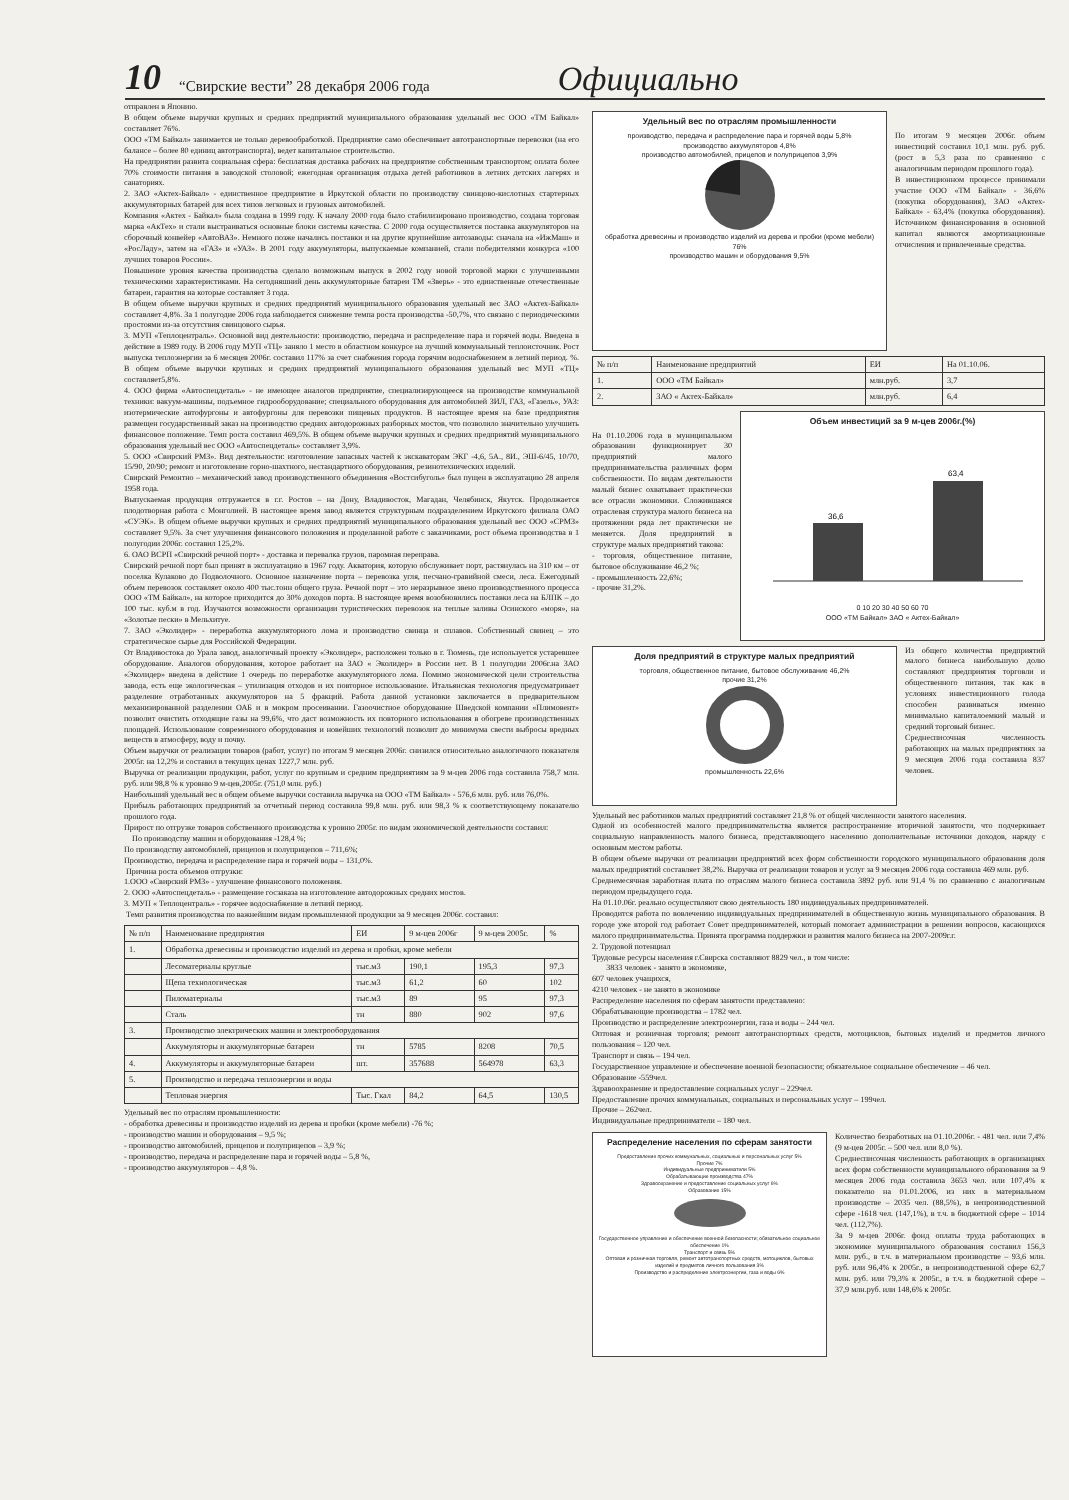10 “Свирские вести” 28 декабря 2006 года Официально
отправлен в Японию.
В общем объеме выручки крупных и средних предприятий муниципального образования удельный вес ООО «ТМ Байкал» составляет 76%.
ООО «ТМ Байкал» занимается не только деревообработкой. Предприятие само обеспечивает автотранспортные перевозки (на его балансе – более 80 единиц автотранспорта), ведет капитальное строительство.
На предприятии развита социальная сфера: бесплатная доставка рабочих на предприятие собственным транспортом; оплата более 70% стоимости питания в заводской столовой; ежегодная организация отдыха детей работников в летних детских лагерях и санаториях.
2. ЗАО «Актех-Байкал» - единственное предприятие в Иркутской области по производству свинцово-кислотных стартерных аккумуляторных батарей для всех типов легковых и грузовых автомобилей.
Компания «Актех - Байкал» была создана в 1999 году. К началу 2000 года было стабилизировано производство, создана торговая марка «АкТех» и стали выстраиваться основные блоки системы качества. С 2000 года осуществляется поставка аккумуляторов на сборочный конвейер «АвтоВАЗ». Немного позже начались поставки и на другие крупнейшие автозаводы: сначала на «ИжМаш» и «РосЛаду», затем на «ГАЗ» и «УАЗ». В 2001 году аккумуляторы, выпускаемые компанией, стали победителями конкурса «100 лучших товаров России».
Повышение уровня качества производства сделало возможным выпуск в 2002 году новой торговой марки с улучшенными техническими характеристиками. На сегодняшний день аккумуляторные батареи ТМ «Зверь» - это единственные отечественные батареи, гарантия на которые составляет 3 года.
В общем объеме выручки крупных и средних предприятий муниципального образования удельный вес ЗАО «Актех-Байкал» составляет 4,8%. За 1 полугодие 2006 года наблюдается снижение темпа роста производства -50,7%, что связано с периодическими простоями из-за отсутствия свинцового сырья.
3. МУП «Теплоцентраль». Основной вид деятельности: производство, передача и распределение пара и горячей воды. Введена в действие в 1989 году. В 2006 году МУП «ТЦ» заняло 1 место в областном конкурсе на лучший коммунальный теплоисточник. Рост выпуска теплоэнергии за 6 месяцев 2006г. составил 117% за счет снабжения города горячим водоснабжением в летний период. %. В общем объеме выручки крупных и средних предприятий муниципального образования удельный вес МУП «ТЦ» составляет5,8%.
4. ООО фирма «Автоспецдеталь» - не имеющее аналогов предприятие, специализирующееся на производстве коммунальной техники: вакуум-машины, подъемное гидрооборудование; специального оборудования для автомобилей ЗИЛ, ГАЗ, «Газель», УАЗ: изотермические автофургоны и автофургоны для перевозки пищевых продуктов. В настоящее время на базе предприятия размещен государственный заказ на производство средних автодорожных разборных мостов, что позволило значительно улучшить финансовое положение. Темп роста составил 469,5%. В общем объеме выручки крупных и средних предприятий муниципального образования удельный вес ООО «Автоспецдеталь» составляет 3,9%.
5. ООО «Свирский РМЗ». Вид деятельности: изготовление запасных частей к экскаваторам ЭКГ -4,6, 5А., 8И., ЭШ-6/45, 10/70, 15/90, 20/90; ремонт и изготовление горно-шахтного, нестандартного оборудования, резинотехнических изделий.
Свирский Ремонтно – механический завод производственного объединения «Востсибуголь» был пущен в эксплуатацию 28 апреля 1958 года.
Выпускаемая продукция отгружается в г.г. Ростов – на Дону, Владивосток, Магадан, Челябинск, Якутск. Продолжается плодотворная работа с Монголией. В настоящее время завод является структурным подразделением Иркутского филиала ОАО «СУЭК». В общем объеме выручки крупных и средних предприятий муниципального образования удельный вес ООО «СРМЗ» составляет 9,5%. За счет улучшения финансового положения и проделанной работе с заказчиками, рост объема производства в 1 полугодии 2006г. составил 125,2%.
6. ОАО ВСРП «Свирский речной порт» - доставка и перевалка грузов, паромная переправа.
Свирский речной порт был принят в эксплуатацию в 1967 году. Акватория, которую обслуживает порт, растянулась на 310 км – от поселка Кулаково до Подволочного. Основное назначение порта – перевозка угля, песчано-гравийной смеси, леса. Ежегодный объем перевозок составляет около 400 тыс.тонн общего груза. Речной порт – это неразрывное звено производственного процесса ООО «ТМ Байкал», на которое приходится до 30% доходов порта. В настоящее время возобновились поставки леса на БЛПК – до 100 тыс. куб.м в год. Изучаются возможности организации туристических перевозок на теплые заливы Осинского «моря», на «Золотые пески» в Мельхитуе.
7. ЗАО «Эколидер» - переработка аккумуляторного лома и производство свинца и сплавов. Собственный свинец – это стратегическое сырье для Российской Федерации.
От Владивостока до Урала завод, аналогичный проекту «Эколидер», расположен только в г. Тюмень, где используется устаревшее оборудование. Аналогов оборудования, которое работает на ЗАО « Эколидер» в России нет. В 1 полугодии 2006г.на ЗАО «Эколидер» введена в действие 1 очередь по переработке аккумуляторного лома. Помимо экономической цели строительства завода, есть еще экологическая – утилизация отходов и их повторное использование. Итальянская технология предусматривает разделение отработанных аккумуляторов на 5 фракций. Работа данной установки заключается в предварительном механизированной разделении ОАБ и в мокром просеивании. Газоочистное оборудование Шведской компании «Плимовент» позволит очистить отходящие газы на 99,6%, что даст возможность их повторного использования в обогреве производственных площадей. Использование современного оборудования и новейших технологий позволит до минимума свести выбросы вредных веществ в атмосферу, воду и почву.
Объем выручки от реализации товаров (работ, услуг) по итогам 9 месяцев 2006г. снизился относительно аналогичного показателя 2005г. на 12,2% и составил в текущих ценах 1227,7 млн. руб.
Выручка от реализации продукции, работ, услуг по крупным и средним предприятиям за 9 м-цев 2006 года составила 758,7 млн. руб. или 98,8 % к уровню 9 м-цев,2005г. (751,0 млн. руб.)
Наибольший удельный вес в общем объеме выручки составила выручка на ООО «ТМ Байкал» - 576,6 млн. руб. или 76,0%.
Прибыль работающих предприятий за отчетный период составила 99,8 млн. руб. или 98,3 % к соответствующему показателю прошлого года.
Прирост по отгрузке товаров собственного производства к уровню 2005г. по видам экономической деятельности составил:
По производству машин и оборудования -128,4 %;
По производству автомобилей, прицепов и полуприцепов – 711,6%;
Производство, передача и распределение пара и горячей воды – 131,0%.
Причина роста объемов отгрузки:
1.ООО «Свирский РМЗ» - улучшение финансового положения.
2. ООО «Автоспецдеталь» - размещение госзаказа на изготовление автодорожных средних мостов.
3. МУП « Теплоцентраль» - горячее водоснабжение в летний период.
Темп развития производства по важнейшим видам промышленной продукции за 9 месяцев 2006г. составил:
| № п/п | Наименование предприятия | ЕИ | 9 м-цев 2006г | 9 м-цев 2005г. | % |
| --- | --- | --- | --- | --- | --- |
| 1. | Обработка древесины и производство изделий из дерева и пробки, кроме мебели | | | | |
| | Лесоматериалы круглые | тыс.м3 | 190,1 | 195,3 | 97,3 |
| | Щепа технологическая | тыс.м3 | 61,2 | 60 | 102 |
| | Пиломатериалы | тыс.м3 | 89 | 95 | 97,3 |
| | Сталь | тн | 880 | 902 | 97,6 |
| 3. | Производство электрических машин и электрооборудования | | | | |
| | Аккумуляторы и аккумуляторные батареи | тн | 5785 | 8208 | 70,5 |
| 4. | Аккумуляторы и аккумуляторные батареи | шт. | 357688 | 564978 | 63,3 |
| 5. | Производство и передача теплоэнергии и воды | | | | |
| | Тепловая энергия | Тыс. Гкал | 84,2 | 64,5 | 130,5 |
Удельный вес по отраслям промышленности:
- обработка древесины и производство изделий из дерева и пробки (кроме мебели) -76 %;
- производство машин и оборудования – 9,5 %;
- производство автомобилей, прицепов и полуприцепов – 3,9 %;
- производство, передача и распределение пара и горячей воды – 5,8 %,
- производство аккумуляторов – 4,8 %.
Удельный вес по отраслям промышленности
производство, передача и распределение пара и горячей воды 5,8%
производство аккумуляторов 4,8%
производство автомобилей, прицепов и полуприцепов 3,9%
обработка древесины и производство изделий из дерева и пробки (кроме мебели) 76%
производство машин и оборудования 9,5%
По итогам 9 месяцев 2006г. объем инвестиций составил 10,1 млн. руб. руб. (рост в 5,3 раза по сравнению с аналогичным периодом прошлого года).
В инвестиционном процессе принимали участие ООО «ТМ Байкал» - 36,6% (покупка оборудования), ЗАО «Актех-Байкал» - 63,4% (покупка оборудования). Источником финансирования в основной капитал являются амортизационные отчисления и привлеченные средства.
| № п/п | Наименование предприятий | ЕИ | На 01.10.06. |
| --- | --- | --- | --- |
| 1. | ООО «ТМ Байкал» | млн.руб. | 3,7 |
| 2. | ЗАО « Актех-Байкал» | млн.руб. | 6,4 |
На 01.10.2006 года в муниципальном образовании функционирует 30 предприятий малого предпринимательства различных форм собственности. По видам деятельности малый бизнес охватывает практически все отрасли экономики. Сложившаяся отраслевая структура малого бизнеса на протяжении ряда лет практически не меняется. Доля предприятий в структуре малых предприятий такова:
- торговля, общественное питание, бытовое обслуживание 46,2 %;
- промышленность 22,6%;
- прочие 31,2%.
Объем инвестиций за 9 м-цев 2006г.(%)
36,6
63,4
0 10 20 30 40 50 60 70
ООО «ТМ Байкал» ЗАО « Актех-Байкал»
Доля предприятий в структуре малых предприятий
торговля, общественное питание, бытовое обслуживание 46,2%
прочие 31,2%
промышленность 22,6%
Из общего количества предприятий малого бизнеса наибольшую долю составляют предприятия торговли и общественного питания, так как в условиях инвестиционного голода способен развиваться именно минимально капиталоемкий малый и средний торговый бизнес.
Среднесписочная численность работающих на малых предприятиях за 9 месяцев 2006 года составила 837 человек.
Удельный вес работников малых предприятий составляет 21,8 % от общей численности занятого населения.
Одной из особенностей малого предпринимательства является распространение вторичной занятости, что подчеркивает социальную направленность малого бизнеса, представляющего населению дополнительные источники доходов, наряду с основным местом работы.
В общем объеме выручки от реализации предприятий всех форм собственности городского муниципального образования доля малых предприятий составляет 38,2%. Выручка от реализации товаров и услуг за 9 месяцев 2006 года составила 469 млн. руб.
Среднемесячная заработная плата по отраслям малого бизнеса составила 3892 руб. или 91,4 % по сравнению с аналогичным периодом предыдущего года.
На 01.10.06г. реально осуществляют свою деятельность 180 индивидуальных предпринимателей.
Проводится работа по вовлечению индивидуальных предпринимателей в общественную жизнь муниципального образования. В городе уже второй год работает Совет предпринимателей, который помогает администрации в решении вопросов, касающихся малого предпринимательства. Принята программа поддержки и развития малого бизнеса на 2007-2009г.г.
2. Трудовой потенциал
Трудовые ресурсы населения г.Свирска составляют 8829 чел., в том числе:
3833 человек - занято в экономике,
607 человек учащихся,
4210 человек - не занято в экономике
Распределение населения по сферам занятости представлено:
Обрабатывающие производства – 1782 чел.
Производство и распределение электроэнергии, газа и воды – 244 чел.
Оптовая и розничная торговля; ремонт автотранспортных средств, мотоциклов, бытовых изделий и предметов личного пользования – 120 чел.
Транспорт и связь – 194 чел.
Государственное управление и обеспечение военной безопасности; обязательное социальное обеспечение – 46 чел.
Образование -559чел.
Здравоохранение и предоставление социальных услуг – 229чел.
Предоставление прочих коммунальных, социальных и персональных услуг – 199чел.
Прочие – 262чел.
Индивидуальные предприниматели – 180 чел.
Распределение населения по сферам занятости
Предоставление прочих коммунальных, социальных и персональных услуг 5%
Прочие 7%
Индивидуальные предприниматели 5%
Обрабатывающие производства 47%
Здравоохранение и предоставление социальных услуг 6%
Образование 15%
Государственное управление и обеспечение военной безопасности; обязательное социальное обеспечение 1%
Транспорт и связь 5%
Оптовая и розничная торговля, ремонт автотранспортных средств, мотоциклов, бытовых изделий и предметов личного пользования 3%
Производство и распределение электроэнергии, газа и воды 6%
Количество безработных на 01.10.2006г. - 481 чел. или 7,4% (9 м-цев 2005г. – 500 чел. или 8,0 %).
Среднесписочная численность работающих в организациях всех форм собственности муниципального образования за 9 месяцев 2006 года составила 3653 чел. или 107,4% к показателю на 01.01.2006, из них в материальном производстве – 2035 чел. (88,5%), в непроизводственной сфере -1618 чел. (147,1%), в т.ч. в бюджетной сфере – 1014 чел. (112,7%).
За 9 м-цев 2006г. фонд оплаты труда работающих в экономике муниципального образования составил 156,3 млн. руб., в т.ч. в материальном производстве – 93,6 млн. руб. или 96,4% к 2005г., в непроизводственной сфере 62,7 млн. руб. или 79,3% к 2005г., в т.ч. в бюджетной сфере – 37,9 млн.руб. или 148,6% к 2005г.